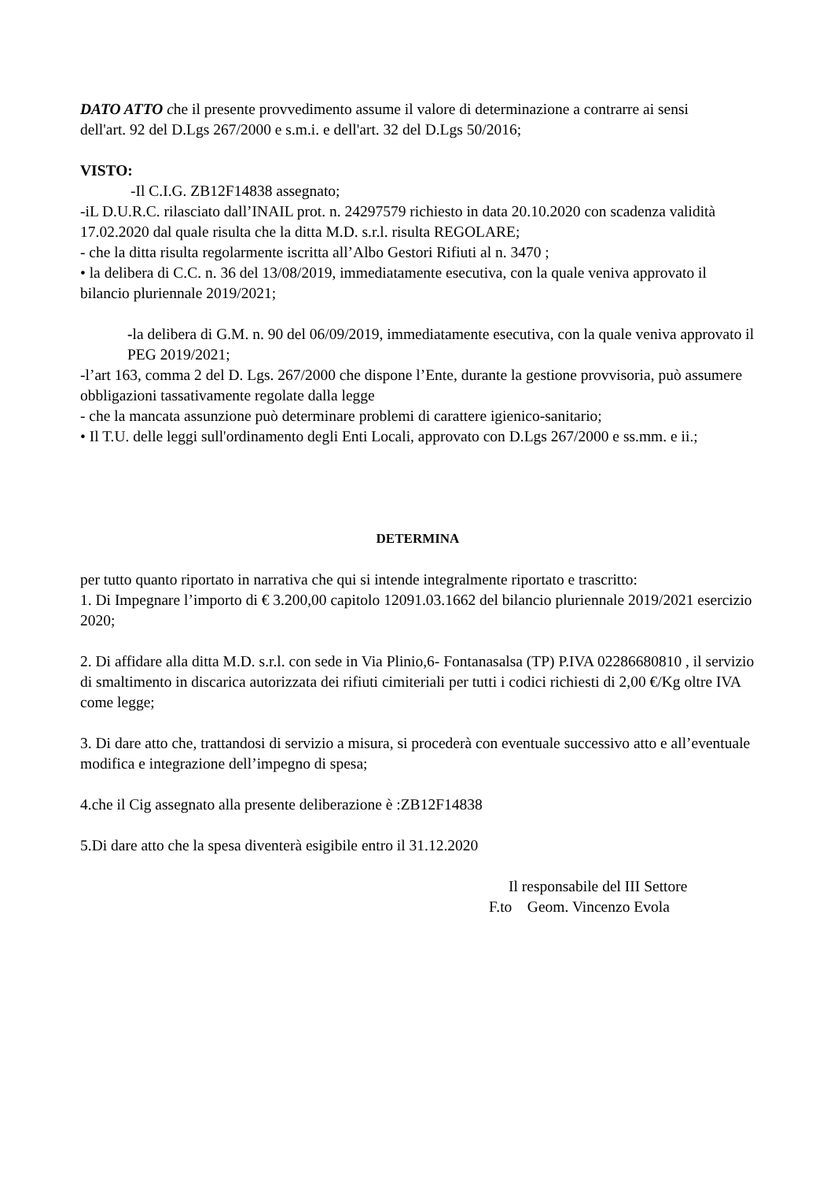DATO ATTO che il presente provvedimento assume il valore di determinazione a contrarre ai sensi
dell'art. 92 del D.Lgs 267/2000 e s.m.i. e dell'art. 32 del D.Lgs 50/2016;
VISTO:
-Il C.I.G. ZB12F14838 assegnato;
-iL D.U.R.C. rilasciato dall’INAIL prot. n. 24297579 richiesto in data 20.10.2020 con scadenza validità 17.02.2020 dal quale risulta che la ditta M.D. s.r.l. risulta REGOLARE;
- che la ditta risulta regolarmente iscritta all’Albo Gestori Rifiuti al n. 3470 ;
• la delibera di C.C. n. 36 del 13/08/2019, immediatamente esecutiva, con la quale veniva approvato il bilancio pluriennale 2019/2021;
-la delibera di G.M. n. 90 del 06/09/2019, immediatamente esecutiva, con la quale veniva approvato il PEG 2019/2021;
-l’art 163, comma 2 del D. Lgs. 267/2000 che dispone l’Ente, durante la gestione provvisoria, può assumere obbligazioni tassativamente regolate dalla legge
- che la mancata assunzione può determinare problemi di carattere igienico-sanitario;
• Il T.U. delle leggi sull'ordinamento degli Enti Locali, approvato con D.Lgs 267/2000 e ss.mm. e ii.;
DETERMINA
per tutto quanto riportato in narrativa che qui si intende integralmente riportato e trascritto:
1. Di Impegnare l’importo di € 3.200,00 capitolo 12091.03.1662 del bilancio pluriennale 2019/2021 esercizio 2020;
2. Di affidare alla ditta M.D. s.r.l. con sede in Via Plinio,6- Fontanasalsa (TP) P.IVA 02286680810 , il servizio di smaltimento in discarica autorizzata dei rifiuti cimiteriali per tutti i codici richiesti di 2,00 €/Kg oltre IVA come legge;
3. Di dare atto che, trattandosi di servizio a misura, si procederà con eventuale successivo atto e all’eventuale modifica e integrazione dell’impegno di spesa;
4.che il Cig assegnato alla presente deliberazione è :ZB12F14838
5.Di dare atto che la spesa diventerà esigibile entro il 31.12.2020
Il responsabile del III Settore
F.to Geom. Vincenzo Evola